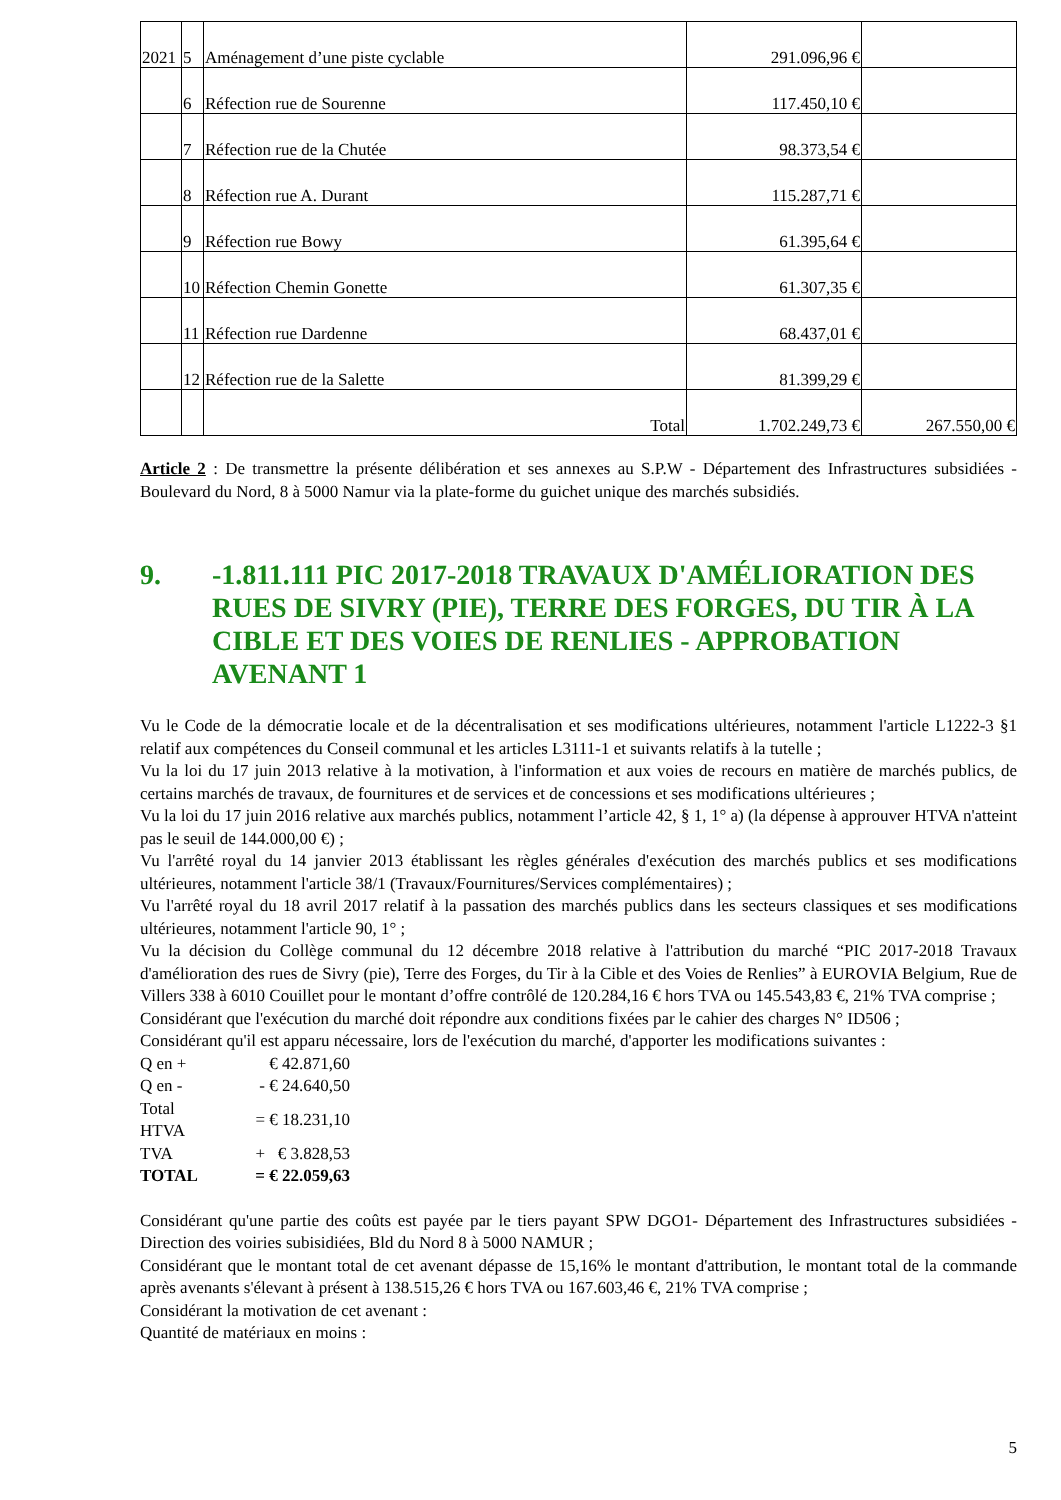| 2021 | 5 | Aménagement d’une piste cyclable | 291.096,96 € | |
| | 6 | Réfection rue de Sourenne | 117.450,10 € | |
| | 7 | Réfection rue de la Chutée | 98.373,54 € | |
| | 8 | Réfection rue A. Durant | 115.287,71 € | |
| | 9 | Réfection rue Bowy | 61.395,64 € | |
| | 10 | Réfection Chemin Gonette | 61.307,35 € | |
| | 11 | Réfection rue Dardenne | 68.437,01 € | |
| | 12 | Réfection rue de la Salette | 81.399,29 € | |
| | | Total | 1.702.249,73 € | 267.550,00 € |
Article 2 : De transmettre la présente délibération et ses annexes au S.P.W - Département des Infrastructures subsidiées - Boulevard du Nord, 8 à 5000 Namur via la plate-forme du guichet unique des marchés subsidiés.
9. -1.811.111 PIC 2017-2018 TRAVAUX D'AMÉLIORATION DES RUES DE SIVRY (PIE), TERRE DES FORGES, DU TIR À LA CIBLE ET DES VOIES DE RENLIES - APPROBATION AVENANT 1
Vu le Code de la démocratie locale et de la décentralisation et ses modifications ultérieures, notamment l'article L1222-3 §1 relatif aux compétences du Conseil communal et les articles L3111-1 et suivants relatifs à la tutelle ;
Vu la loi du 17 juin 2013 relative à la motivation, à l'information et aux voies de recours en matière de marchés publics, de certains marchés de travaux, de fournitures et de services et de concessions et ses modifications ultérieures ;
Vu la loi du 17 juin 2016 relative aux marchés publics, notamment l’article 42, § 1, 1° a) (la dépense à approuver HTVA n'atteint pas le seuil de 144.000,00 €) ;
Vu l'arrêté royal du 14 janvier 2013 établissant les règles générales d'exécution des marchés publics et ses modifications ultérieures, notamment l'article 38/1 (Travaux/Fournitures/Services complémentaires) ;
Vu l'arrêté royal du 18 avril 2017 relatif à la passation des marchés publics dans les secteurs classiques et ses modifications ultérieures, notamment l'article 90, 1° ;
Vu la décision du Collège communal du 12 décembre 2018 relative à l'attribution du marché “PIC 2017-2018 Travaux d'amélioration des rues de Sivry (pie), Terre des Forges, du Tir à la Cible et des Voies de Renlies” à EUROVIA Belgium, Rue de Villers 338 à 6010 Couillet pour le montant d’offre contrôlé de 120.284,16 € hors TVA ou 145.543,83 €, 21% TVA comprise ;
Considérant que l'exécution du marché doit répondre aux conditions fixées par le cahier des charges N° ID506 ;
Considérant qu'il est apparu nécessaire, lors de l'exécution du marché, d'apporter les modifications suivantes :
| Q en + | € 42.871,60 |
| Q en - | - € 24.640,50 |
| Total HTVA | = € 18.231,10 |
| TVA | + € 3.828,53 |
| TOTAL | = € 22.059,63 |
Considérant qu'une partie des coûts est payée par le tiers payant SPW DGO1- Département des Infrastructures subsidiées - Direction des voiries subisidiées, Bld du Nord 8 à 5000 NAMUR ;
Considérant que le montant total de cet avenant dépasse de 15,16% le montant d'attribution, le montant total de la commande après avenants s'élevant à présent à 138.515,26 € hors TVA ou 167.603,46 €, 21% TVA comprise ;
Considérant la motivation de cet avenant :
Quantité de matériaux en moins :
5